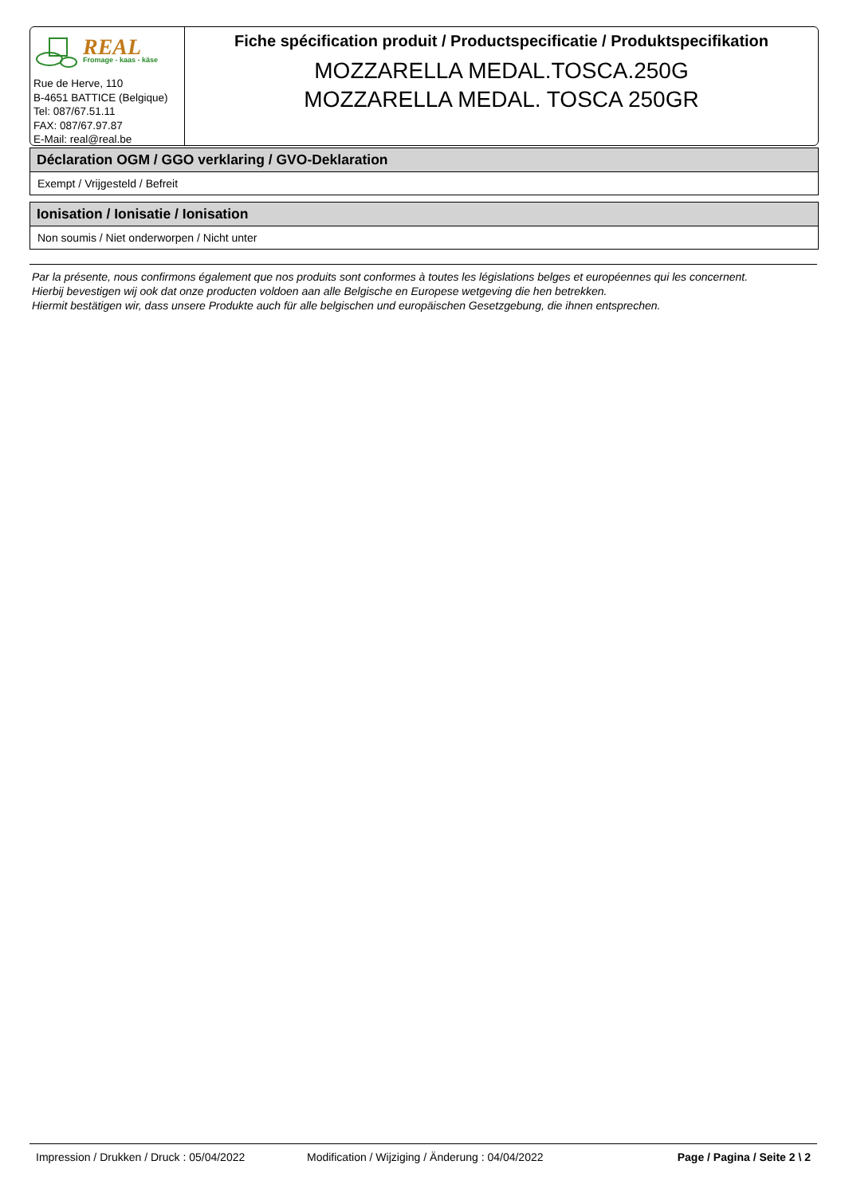REAL
Fromage - kaas - käse
Rue de Herve, 110
B-4651 BATTICE (Belgique)
Tel: 087/67.51.11
FAX: 087/67.97.87
E-Mail: real@real.be
Fiche spécification produit / Productspecificatie / Produktspecifikation
MOZZARELLA MEDAL.TOSCA.250G
MOZZARELLA MEDAL. TOSCA 250GR
Déclaration OGM / GGO verklaring / GVO-Deklaration
Exempt / Vrijgesteld / Befreit
Ionisation / Ionisatie / Ionisation
Non soumis / Niet onderworpen / Nicht unter
Par la présente, nous confirmons également que nos produits sont conformes à toutes les législations belges et européennes qui les concernent.
Hierbij bevestigen wij ook dat onze producten voldoen aan alle Belgische en Europese wetgeving die hen betrekken.
Hiermit bestätigen wir, dass unsere Produkte auch für alle belgischen und europäischen Gesetzgebung, die ihnen entsprechen.
Impression / Drukken / Druck : 05/04/2022 Modification / Wijziging / Änderung : 04/04/2022 Page / Pagina / Seite 2 \ 2